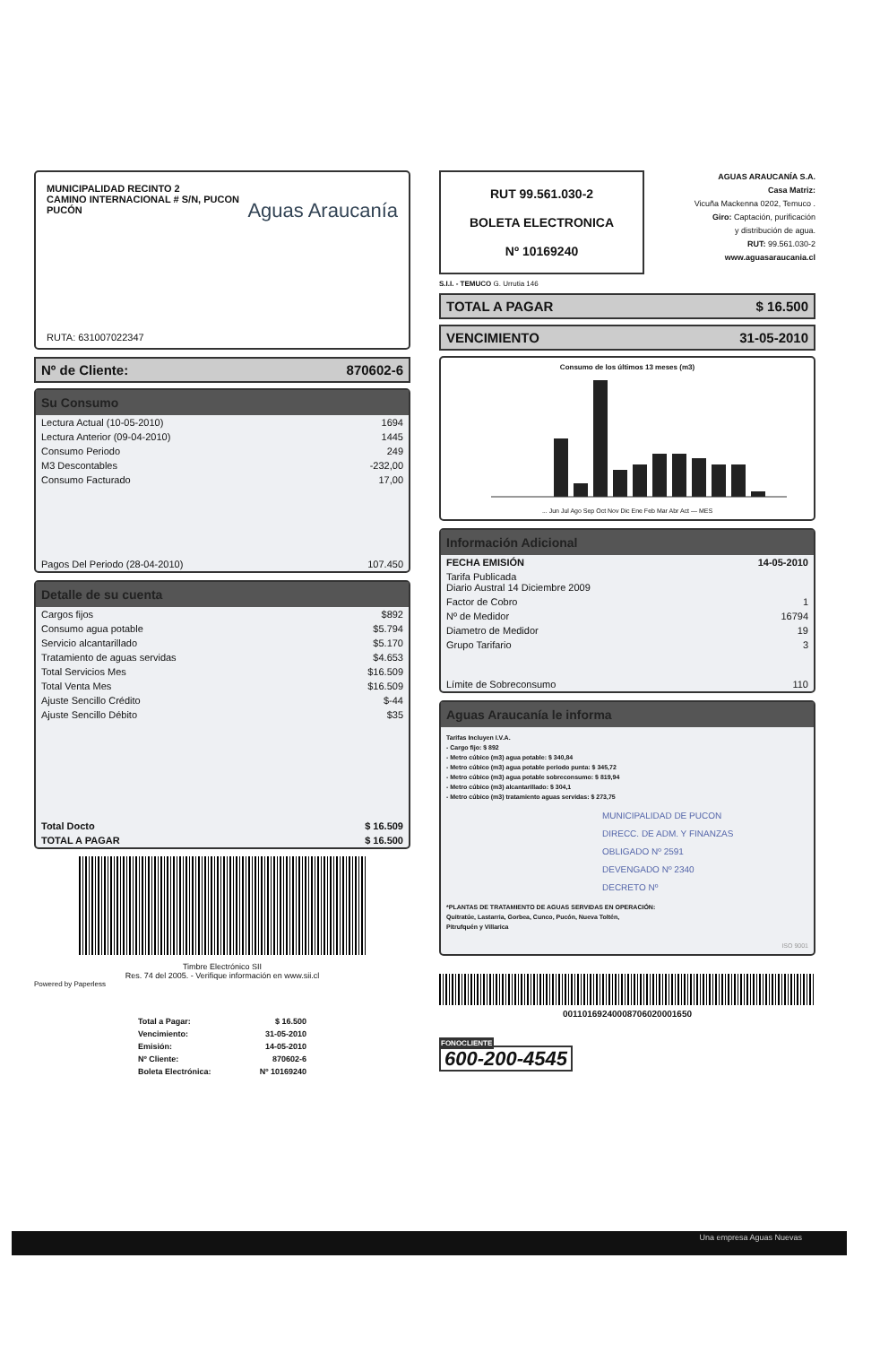MUNICIPALIDAD RECINTO 2
CAMINO INTERNACIONAL # S/N, PUCON
PUCÓN
Aguas Araucanía
RUTA: 631007022347
Nº de Cliente: 870602-6
Su Consumo
| Lectura Actual (10-05-2010) | 1694 |
| Lectura Anterior (09-04-2010) | 1445 |
| Consumo Periodo | 249 |
| M3 Descontables | -232,00 |
| Consumo Facturado | 17,00 |
| Pagos Del Periodo (28-04-2010) | 107.450 |
Detalle de su cuenta
| Cargos fijos | $892 |
| Consumo agua potable | $5.794 |
| Servicio alcantarillado | $5.170 |
| Tratamiento de aguas servidas | $4.653 |
| Total Servicios Mes | $16.509 |
| Total Venta Mes | $16.509 |
| Ajuste Sencillo Crédito | $-44 |
| Ajuste Sencillo Débito | $35 |
| Total Docto | $ 16.509 |
| TOTAL A PAGAR | $ 16.500 |
Timbre Electrónico SII
Res. 74 del 2005. - Verifique información en www.sii.cl
Powered by Paperless
| Total a Pagar: | $ 16.500 |
| Vencimiento: | 31-05-2010 |
| Emisión: | 14-05-2010 |
| Nº Cliente: | 870602-6 |
| Boleta Electrónica: | Nº 10169240 |
RUT 99.561.030-2
BOLETA ELECTRONICA
Nº 10169240
AGUAS ARAUCANÍA S.A.
Casa Matriz:
Vicuña Mackenna 0202, Temuco .
Giro: Captación, purificación
y distribución de agua.
RUT: 99.561.030-2
www.aguasaraucania.cl
S.I.I. - TEMUCO G. Urrutia 146
TOTAL A PAGAR $ 16.500
VENCIMIENTO 31-05-2010
Consumo de los últimos 13 meses (m3)
... Jun Jul Ago Sep Oct Nov Dic Ene Feb Mar Abr Act — MES
Información Adicional
| FECHA EMISIÓN | 14-05-2010 |
| Tarifa Publicada Diario Austral 14 Diciembre 2009 | |
| Factor de Cobro | 1 |
| Nº de Medidor | 16794 |
| Diametro de Medidor | 19 |
| Grupo Tarifario | 3 |
| Límite de Sobreconsumo | 110 |
Aguas Araucanía le informa
Tarifas Incluyen I.V.A.
- Cargo fijo: $ 892
- Metro cúbico (m3) agua potable: $ 340,84
- Metro cúbico (m3) agua potable periodo punta: $ 345,72
- Metro cúbico (m3) agua potable sobreconsumo: $ 819,94
- Metro cúbico (m3) alcantarillado: $ 304,1
- Metro cúbico (m3) tratamiento aguas servidas: $ 273,75
MUNICIPALIDAD DE PUCON
DIRECC. DE ADM. Y FINANZAS
OBLIGADO Nº 2591
DEVENGADO Nº 2340
DECRETO Nº
*PLANTAS DE TRATAMIENTO DE AGUAS SERVIDAS EN OPERACIÓN:
Quitratúe, Lastarria, Gorbea, Cunco, Pucón, Nueva Toltén,
Pitrufquén y Villarica
ISO 9001
00110169240008706020001650
FONOCLIENTE
600-200-4545
Una empresa Aguas Nuevas